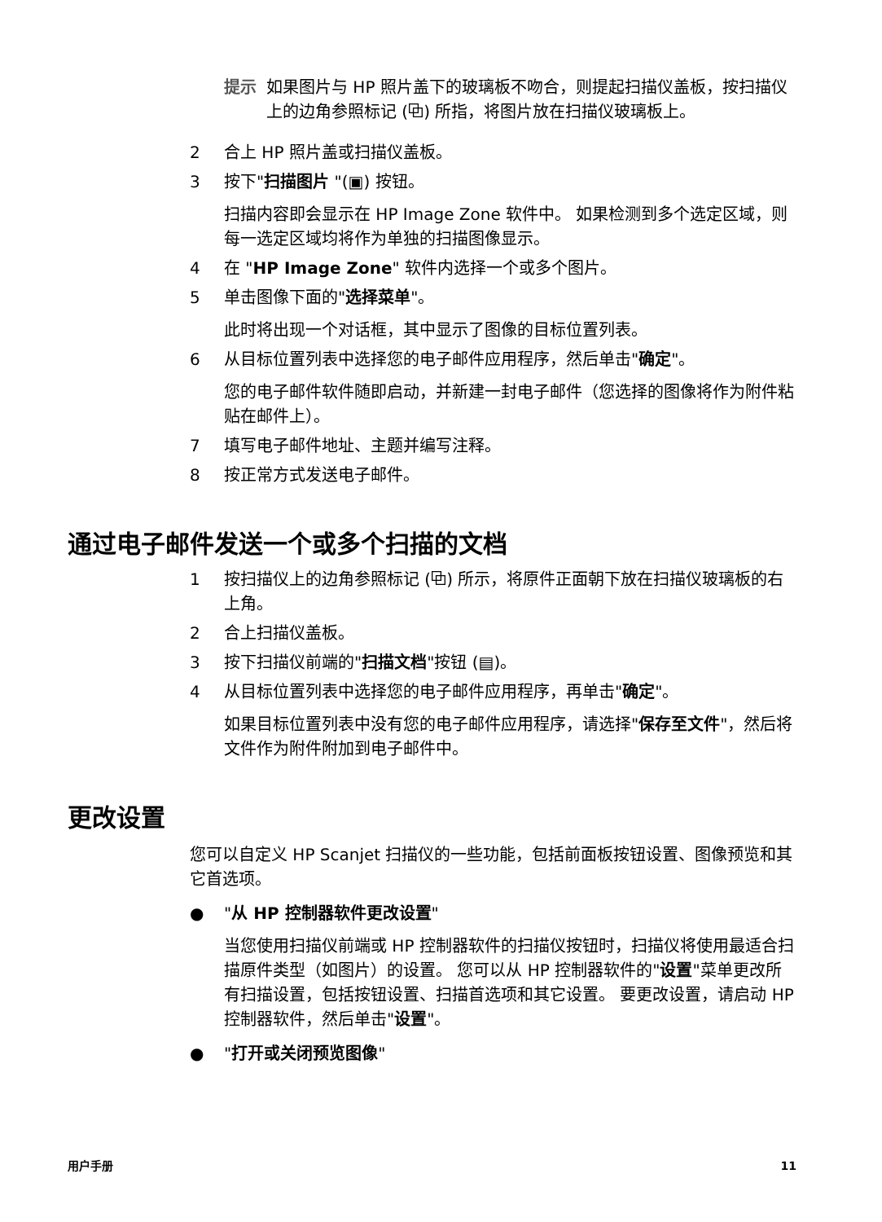提示 如果图片与 HP 照片盖下的玻璃板不吻合，则提起扫描仪盖板，按扫描仪上的边角参照标记 (⧉) 所指，将图片放在扫描仪玻璃板上。
2 合上 HP 照片盖或扫描仪盖板。
3 按下"扫描图片 "(▣) 按钮。
扫描内容即会显示在 HP Image Zone 软件中。 如果检测到多个选定区域，则每一选定区域均将作为单独的扫描图像显示。
4 在 "HP Image Zone" 软件内选择一个或多个图片。
5 单击图像下面的"选择菜单"。
此时将出现一个对话框，其中显示了图像的目标位置列表。
6 从目标位置列表中选择您的电子邮件应用程序，然后单击"确定"。
您的电子邮件软件随即启动，并新建一封电子邮件（您选择的图像将作为附件粘贴在邮件上）。
7 填写电子邮件地址、主题并编写注释。
8 按正常方式发送电子邮件。
通过电子邮件发送一个或多个扫描的文档
1 按扫描仪上的边角参照标记 (⧉) 所示，将原件正面朝下放在扫描仪玻璃板的右上角。
2 合上扫描仪盖板。
3 按下扫描仪前端的"扫描文档"按钮 (▤)。
4 从目标位置列表中选择您的电子邮件应用程序，再单击"确定"。
如果目标位置列表中没有您的电子邮件应用程序，请选择"保存至文件"，然后将文件作为附件附加到电子邮件中。
更改设置
您可以自定义 HP Scanjet 扫描仪的一些功能，包括前面板按钮设置、图像预览和其它首选项。
● "从 HP 控制器软件更改设置"
当您使用扫描仪前端或 HP 控制器软件的扫描仪按钮时，扫描仪将使用最适合扫描原件类型（如图片）的设置。 您可以从 HP 控制器软件的"设置"菜单更改所有扫描设置，包括按钮设置、扫描首选项和其它设置。 要更改设置，请启动 HP 控制器软件，然后单击"设置"。
● "打开或关闭预览图像"
用户手册 11